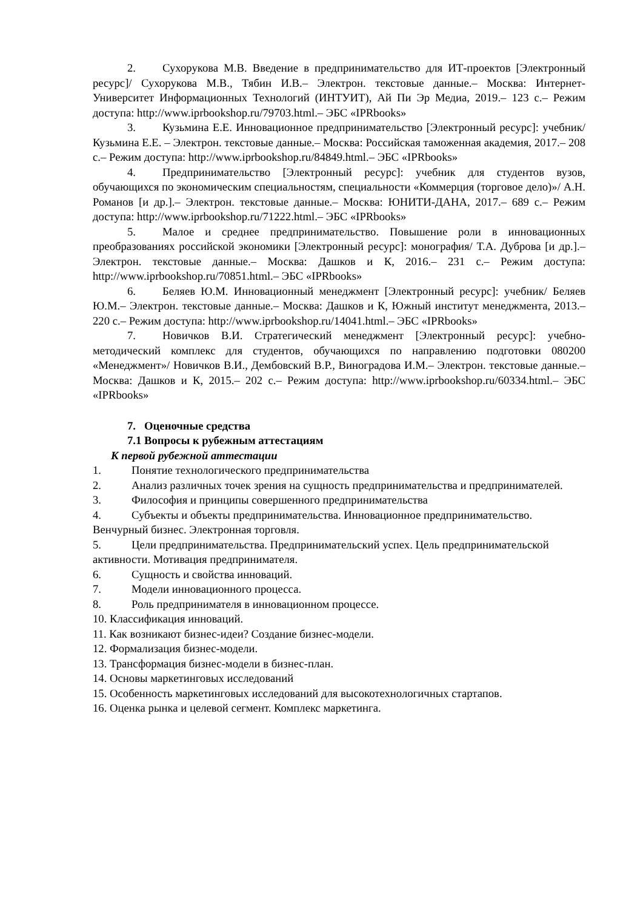2. Сухорукова М.В. Введение в предпринимательство для ИТ-проектов [Электронный ресурс]/ Сухорукова М.В., Тябин И.В.– Электрон. текстовые данные.– Москва: Интернет-Университет Информационных Технологий (ИНТУИТ), Ай Пи Эр Медиа, 2019.– 123 с.– Режим доступа: http://www.iprbookshop.ru/79703.html.– ЭБС «IPRbooks»
3. Кузьмина Е.Е. Инновационное предпринимательство [Электронный ресурс]: учебник/ Кузьмина Е.Е. – Электрон. текстовые данные.– Москва: Российская таможенная академия, 2017.– 208 с.– Режим доступа: http://www.iprbookshop.ru/84849.html.– ЭБС «IPRbooks»
4. Предпринимательство [Электронный ресурс]: учебник для студентов вузов, обучающихся по экономическим специальностям, специальности «Коммерция (торговое дело)»/ А.Н. Романов [и др.].– Электрон. текстовые данные.– Москва: ЮНИТИ-ДАНА, 2017.– 689 с.– Режим доступа: http://www.iprbookshop.ru/71222.html.– ЭБС «IPRbooks»
5. Малое и среднее предпринимательство. Повышение роли в инновационных преобразованиях российской экономики [Электронный ресурс]: монография/ Т.А. Дуброва [и др.].– Электрон. текстовые данные.– Москва: Дашков и К, 2016.– 231 с.– Режим доступа: http://www.iprbookshop.ru/70851.html.– ЭБС «IPRbooks»
6. Беляев Ю.М. Инновационный менеджмент [Электронный ресурс]: учебник/ Беляев Ю.М.– Электрон. текстовые данные.– Москва: Дашков и К, Южный институт менеджмента, 2013.– 220 с.– Режим доступа: http://www.iprbookshop.ru/14041.html.– ЭБС «IPRbooks»
7. Новичков В.И. Стратегический менеджмент [Электронный ресурс]: учебно-методический комплекс для студентов, обучающихся по направлению подготовки 080200 «Менеджмент»/ Новичков В.И., Дембовский В.Р., Виноградова И.М.– Электрон. текстовые данные.– Москва: Дашков и К, 2015.– 202 с.– Режим доступа: http://www.iprbookshop.ru/60334.html.– ЭБС «IPRbooks»
7. Оценочные средства
7.1 Вопросы к рубежным аттестациям
К первой рубежной аттестации
1. Понятие технологического предпринимательства
2. Анализ различных точек зрения на сущность предпринимательства и предпринимателей.
3. Философия и принципы совершенного предпринимательства
4. Субъекты и объекты предпринимательства. Инновационное предпринимательство. Венчурный бизнес. Электронная торговля.
5. Цели предпринимательства. Предпринимательский успех. Цель предпринимательской активности. Мотивация предпринимателя.
6. Сущность и свойства инноваций.
7. Модели инновационного процесса.
8. Роль предпринимателя в инновационном процессе.
10. Классификация инноваций.
11. Как возникают бизнес-идеи? Создание бизнес-модели.
12. Формализация бизнес-модели.
13. Трансформация бизнес-модели в бизнес-план.
14. Основы маркетинговых исследований
15. Особенность маркетинговых исследований для высокотехнологичных стартапов.
16. Оценка рынка и целевой сегмент. Комплекс маркетинга.